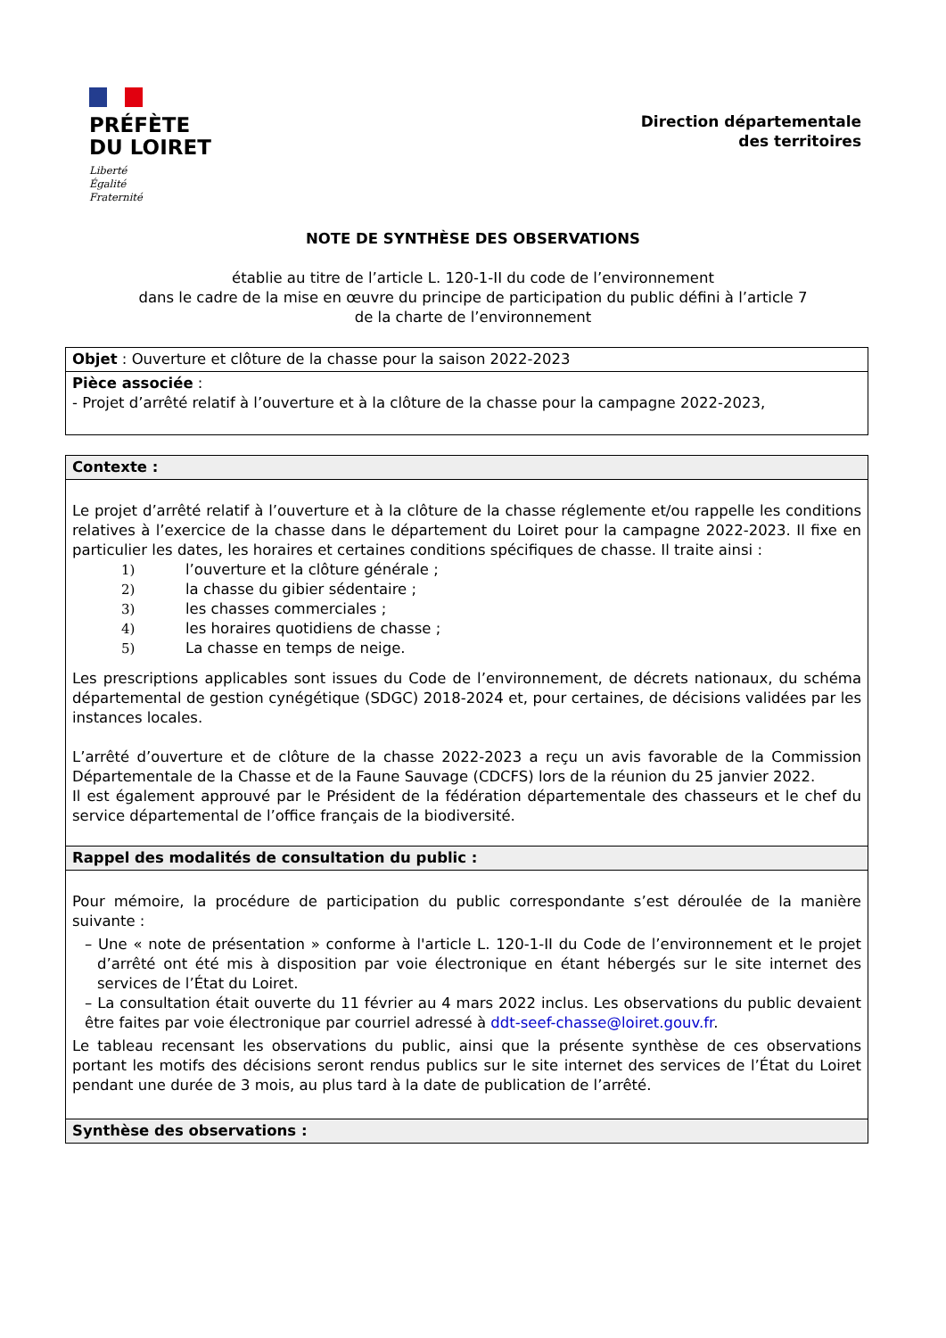PRÉFÈTE
DU LOIRET
Liberté
Égalité
Fraternité
Direction départementale
des territoires
NOTE DE SYNTHÈSE DES OBSERVATIONS
établie au titre de l’article L. 120-1-II du code de l’environnement
dans le cadre de la mise en œuvre du principe de participation du public défini à l’article 7
de la charte de l’environnement
Objet : Ouverture et clôture de la chasse pour la saison 2022-2023
Pièce associée :
- Projet d’arrêté relatif à l’ouverture et à la clôture de la chasse pour la campagne 2022-2023,
Contexte :
Le projet d’arrêté relatif à l’ouverture et à la clôture de la chasse réglemente et/ou rappelle les conditions relatives à l’exercice de la chasse dans le département du Loiret pour la campagne 2022-2023. Il fixe en particulier les dates, les horaires et certaines conditions spécifiques de chasse. Il traite ainsi :
1) l’ouverture et la clôture générale ;
2) la chasse du gibier sédentaire ;
3) les chasses commerciales ;
4) les horaires quotidiens de chasse ;
5) La chasse en temps de neige.
Les prescriptions applicables sont issues du Code de l’environnement, de décrets nationaux, du schéma départemental de gestion cynégétique (SDGC) 2018-2024 et, pour certaines, de décisions validées par les instances locales.
L’arrêté d’ouverture et de clôture de la chasse 2022-2023 a reçu un avis favorable de la Commission Départementale de la Chasse et de la Faune Sauvage (CDCFS) lors de la réunion du 25 janvier 2022.
Il est également approuvé par le Président de la fédération départementale des chasseurs et le chef du service départemental de l’office français de la biodiversité.
Rappel des modalités de consultation du public :
Pour mémoire, la procédure de participation du public correspondante s’est déroulée de la manière suivante :
– Une « note de présentation » conforme à l'article L. 120-1-II du Code de l’environnement et le projet d’arrêté ont été mis à disposition par voie électronique en étant hébergés sur le site internet des services de l’État du Loiret.
– La consultation était ouverte du 11 février au 4 mars 2022 inclus. Les observations du public devaient être faites par voie électronique par courriel adressé à ddt-seef-chasse@loiret.gouv.fr.
Le tableau recensant les observations du public, ainsi que la présente synthèse de ces observations portant les motifs des décisions seront rendus publics sur le site internet des services de l’État du Loiret pendant une durée de 3 mois, au plus tard à la date de publication de l’arrêté.
Synthèse des observations :